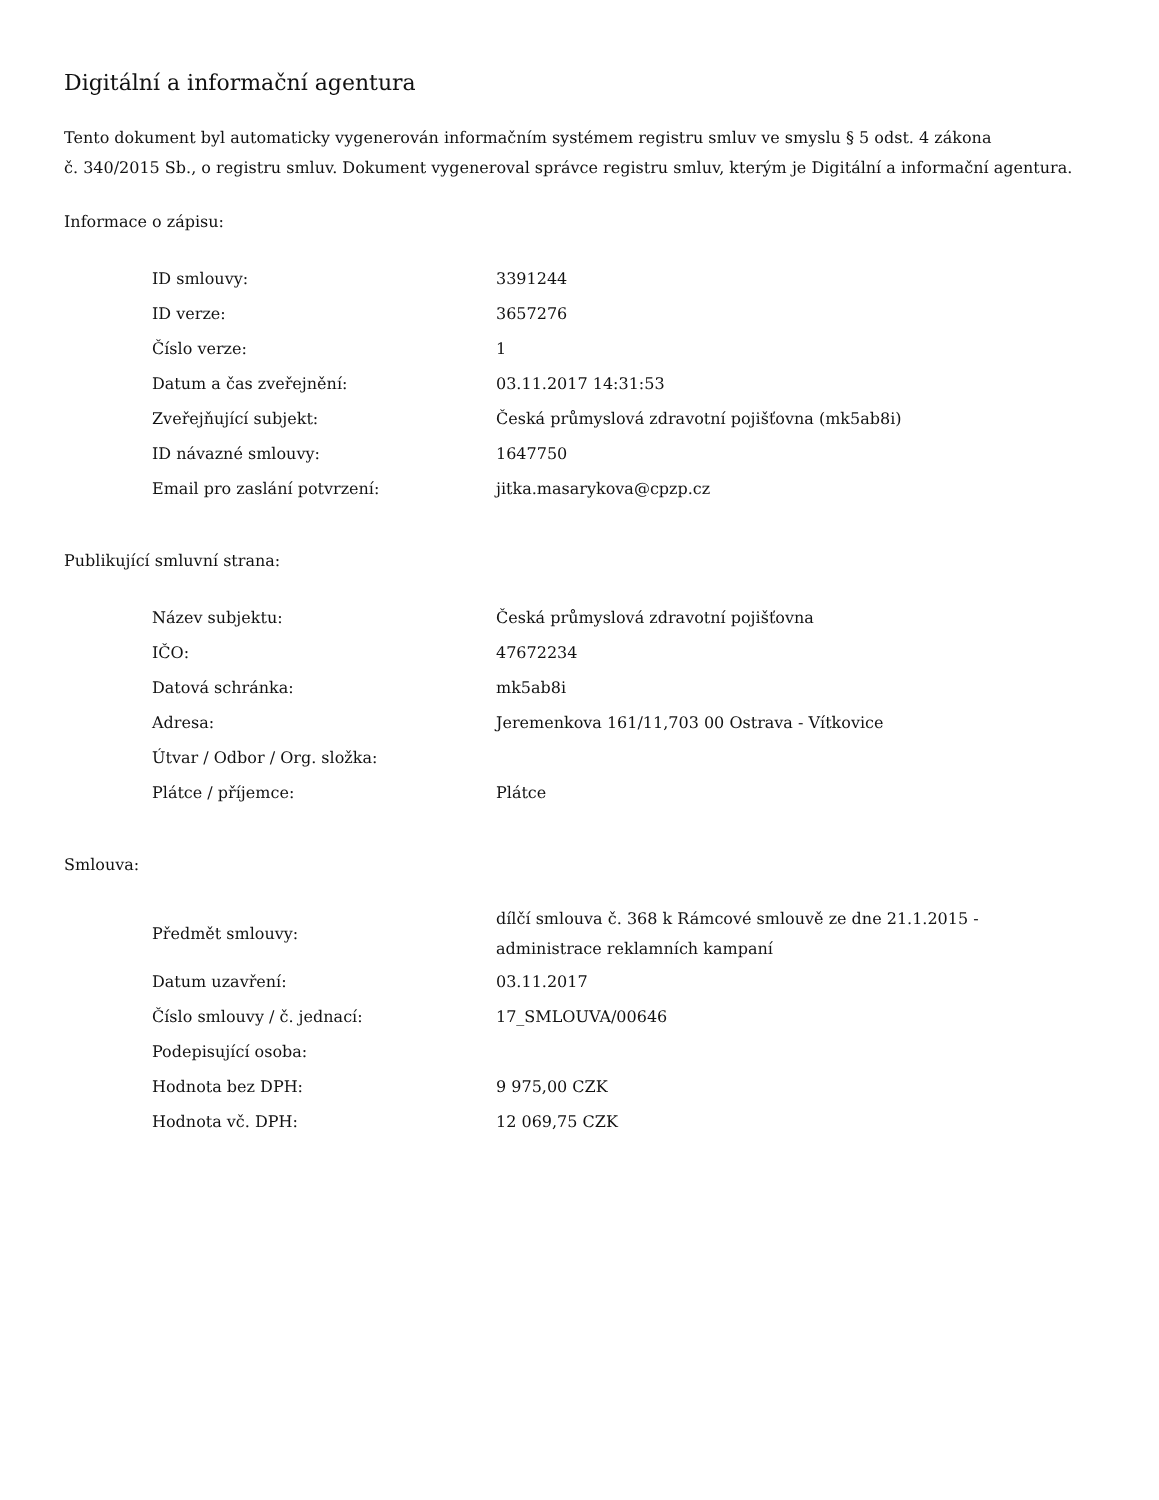Digitální a informační agentura
Tento dokument byl automaticky vygenerován informačním systémem registru smluv ve smyslu § 5 odst. 4 zákona
č. 340/2015 Sb., o registru smluv. Dokument vygeneroval správce registru smluv, kterým je Digitální a informační agentura.
Informace o zápisu:
| ID smlouvy: | 3391244 |
| ID verze: | 3657276 |
| Číslo verze: | 1 |
| Datum a čas zveřejnění: | 03.11.2017 14:31:53 |
| Zveřejňující subjekt: | Česká průmyslová zdravotní pojišťovna (mk5ab8i) |
| ID návazné smlouvy: | 1647750 |
| Email pro zaslání potvrzení: | jitka.masarykova@cpzp.cz |
Publikující smluvní strana:
| Název subjektu: | Česká průmyslová zdravotní pojišťovna |
| IČO: | 47672234 |
| Datová schránka: | mk5ab8i |
| Adresa: | Jeremenkova 161/11,703 00 Ostrava - Vítkovice |
| Útvar / Odbor / Org. složka: | |
| Plátce / příjemce: | Plátce |
Smlouva:
| Předmět smlouvy: | dílčí smlouva č. 368 k Rámcové smlouvě ze dne 21.1.2015 - administrace reklamních kampaní |
| Datum uzavření: | 03.11.2017 |
| Číslo smlouvy / č. jednací: | 17_SMLOUVA/00646 |
| Podepisující osoba: | |
| Hodnota bez DPH: | 9 975,00 CZK |
| Hodnota vč. DPH: | 12 069,75 CZK |